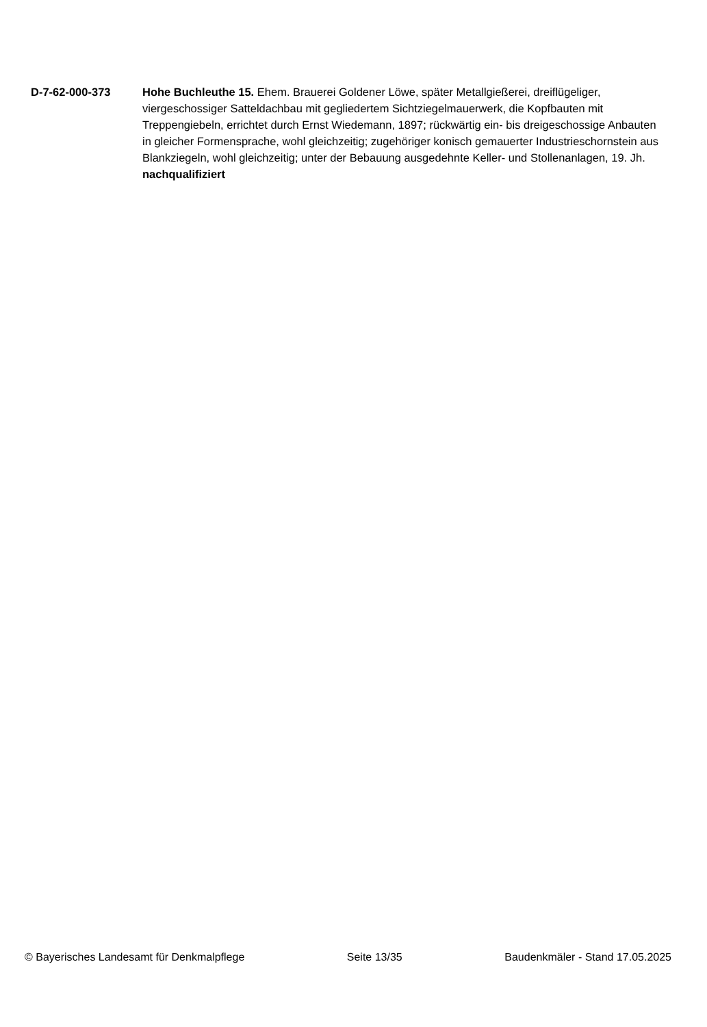D-7-62-000-373 Hohe Buchleuthe 15. Ehem. Brauerei Goldener Löwe, später Metallgießerei, dreiflügeliger, viergeschossiger Satteldachbau mit gegliedertem Sichtziegelmauerwerk, die Kopfbauten mit Treppengiebeln, errichtet durch Ernst Wiedemann, 1897; rückwärtig ein- bis dreigeschossige Anbauten in gleicher Formensprache, wohl gleichzeitig; zugehöriger konisch gemauerter Industrieschornstein aus Blankziegeln, wohl gleichzeitig; unter der Bebauung ausgedehnte Keller- und Stollenanlagen, 19. Jh.
nachqualifiziert
© Bayerisches Landesamt für Denkmalpflege Seite 13/35 Baudenkmäler - Stand 17.05.2025